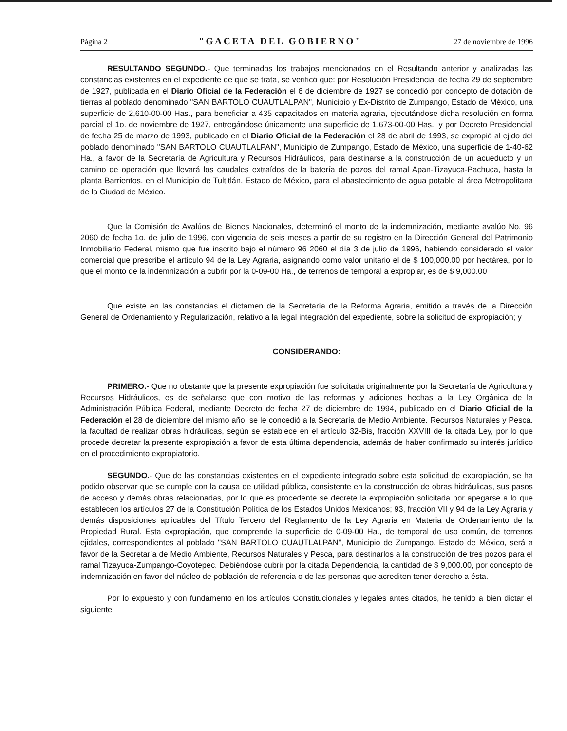Página 2 "GACETA DEL GOBIERNO" 27 de noviembre de 1996
RESULTANDO SEGUNDO.- Que terminados los trabajos mencionados en el Resultando anterior y analizadas las constancias existentes en el expediente de que se trata, se verificó que: por Resolución Presidencial de fecha 29 de septiembre de 1927, publicada en el Diario Oficial de la Federación el 6 de diciembre de 1927 se concedió por concepto de dotación de tierras al poblado denominado "SAN BARTOLO CUAUTLALPAN", Municipio y Ex-Distrito de Zumpango, Estado de México, una superficie de 2,610-00-00 Has., para beneficiar a 435 capacitados en materia agraria, ejecutándose dicha resolución en forma parcial el 1o. de noviembre de 1927, entregándose únicamente una superficie de 1,673-00-00 Has.; y por Decreto Presidencial de fecha 25 de marzo de 1993, publicado en el Diario Oficial de la Federación el 28 de abril de 1993, se expropió al ejido del poblado denominado "SAN BARTOLO CUAUTLALPAN", Municipio de Zumpango, Estado de México, una superficie de 1-40-62 Ha., a favor de la Secretaría de Agricultura y Recursos Hidráulicos, para destinarse a la construcción de un acueducto y un camino de operación que llevará los caudales extraídos de la batería de pozos del ramal Apan-Tizayuca-Pachuca, hasta la planta Barrientos, en el Municipio de Tultitlán, Estado de México, para el abastecimiento de agua potable al área Metropolitana de la Ciudad de México.
Que la Comisión de Avalúos de Bienes Nacionales, determinó el monto de la indemnización, mediante avalúo No. 96 2060 de fecha 1o. de julio de 1996, con vigencia de seis meses a partir de su registro en la Dirección General del Patrimonio Inmobiliario Federal, mismo que fue inscrito bajo el número 96 2060 el día 3 de julio de 1996, habiendo considerado el valor comercial que prescribe el artículo 94 de la Ley Agraria, asignando como valor unitario el de $ 100,000.00 por hectárea, por lo que el monto de la indemnización a cubrir por la 0-09-00 Ha., de terrenos de temporal a expropiar, es de $ 9,000.00
Que existe en las constancias el dictamen de la Secretaría de la Reforma Agraria, emitido a través de la Dirección General de Ordenamiento y Regularización, relativo a la legal integración del expediente, sobre la solicitud de expropiación; y
CONSIDERANDO:
PRIMERO.- Que no obstante que la presente expropiación fue solicitada originalmente por la Secretaría de Agricultura y Recursos Hidráulicos, es de señalarse que con motivo de las reformas y adiciones hechas a la Ley Orgánica de la Administración Pública Federal, mediante Decreto de fecha 27 de diciembre de 1994, publicado en el Diario Oficial de la Federación el 28 de diciembre del mismo año, se le concedió a la Secretaría de Medio Ambiente, Recursos Naturales y Pesca, la facultad de realizar obras hidráulicas, según se establece en el artículo 32-Bis, fracción XXVIII de la citada Ley, por lo que procede decretar la presente expropiación a favor de esta última dependencia, además de haber confirmado su interés jurídico en el procedimiento expropiatorio.
SEGUNDO.- Que de las constancias existentes en el expediente integrado sobre esta solicitud de expropiación, se ha podido observar que se cumple con la causa de utilidad pública, consistente en la construcción de obras hidráulicas, sus pasos de acceso y demás obras relacionadas, por lo que es procedente se decrete la expropiación solicitada por apegarse a lo que establecen los artículos 27 de la Constitución Política de los Estados Unidos Mexicanos; 93, fracción VII y 94 de la Ley Agraria y demás disposiciones aplicables del Título Tercero del Reglamento de la Ley Agraria en Materia de Ordenamiento de la Propiedad Rural. Esta expropiación, que comprende la superficie de 0-09-00 Ha., de temporal de uso común, de terrenos ejidales, correspondientes al poblado "SAN BARTOLO CUAUTLALPAN", Municipio de Zumpango, Estado de México, será a favor de la Secretaría de Medio Ambiente, Recursos Naturales y Pesca, para destinarlos a la construcción de tres pozos para el ramal Tizayuca-Zumpango-Coyotepec. Debiéndose cubrir por la citada Dependencia, la cantidad de $ 9,000.00, por concepto de indemnización en favor del núcleo de población de referencia o de las personas que acrediten tener derecho a ésta.
Por lo expuesto y con fundamento en los artículos Constitucionales y legales antes citados, he tenido a bien dictar el siguiente